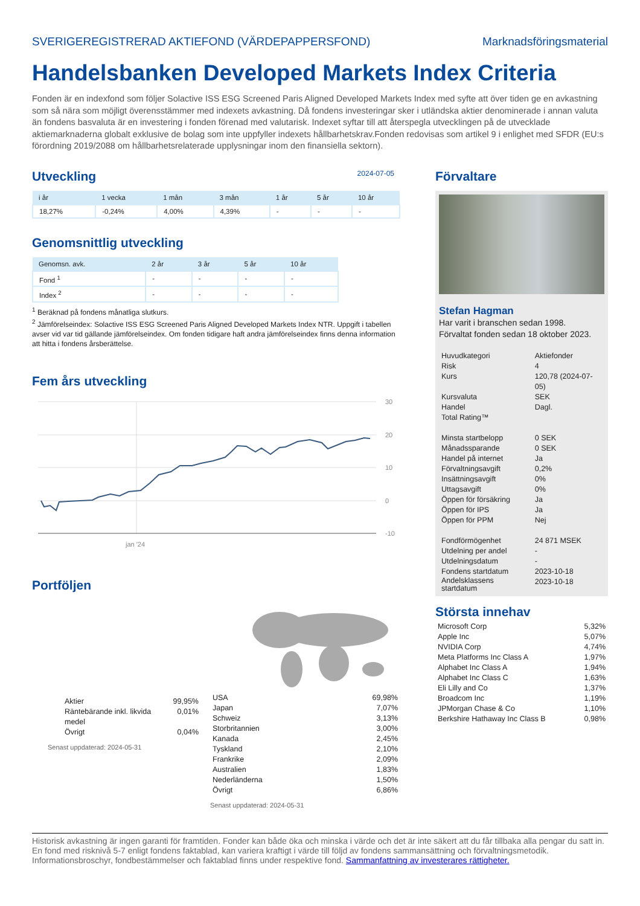SVERIGEREGISTRERAD AKTIEFOND (VÄRDEPAPPERSFOND) Marknadsföringsmaterial
Handelsbanken Developed Markets Index Criteria
Fonden är en indexfond som följer Solactive ISS ESG Screened Paris Aligned Developed Markets Index med syfte att över tiden ge en avkastning som så nära som möjligt överensstämmer med indexets avkastning. Då fondens investeringar sker i utländska aktier denominerade i annan valuta än fondens basvaluta är en investering i fonden förenad med valutarisk. Indexet syftar till att återspegla utvecklingen på de utvecklade aktiemarknaderna globalt exklusive de bolag som inte uppfyller indexets hållbarhetskrav.Fonden redovisas som artikel 9 i enlighet med SFDR (EU:s förordning 2019/2088 om hållbarhetsrelaterade upplysningar inom den finansiella sektorn).
Utveckling
2024-07-05
| i år | 1 vecka | 1 mån | 3 mån | 1 år | 5 år | 10 år |
| --- | --- | --- | --- | --- | --- | --- |
| 18,27% | -0,24% | 4,00% | 4,39% | - | - | - |
Genomsnittlig utveckling
| Genomsn. avk. | 2 år | 3 år | 5 år | 10 år |
| --- | --- | --- | --- | --- |
| Fond <sup>1</sup> | - | - | - | - |
| Index <sup>2</sup> | - | - | - | - |
<sup>1</sup> Beräknad på fondens månatliga slutkurs.
<sup>2</sup> Jämförelseindex: Solactive ISS ESG Screened Paris Aligned Developed Markets Index NTR. Uppgift i tabellen avser vid var tid gällande jämförelseindex. Om fonden tidigare haft andra jämförelseindex finns denna information att hitta i fondens årsberättelse.
Fem års utveckling
30
20
10
0
-10
jan '24
Portföljen
| Aktier | 99,95% |
| Räntebärande inkl. likvida medel | 0,01% |
| Övrigt | 0,04% |
Senast uppdaterad: 2024-05-31
| USA | 69,98% |
| Japan | 7,07% |
| Schweiz | 3,13% |
| Storbritannien | 3,00% |
| Kanada | 2,45% |
| Tyskland | 2,10% |
| Frankrike | 2,09% |
| Australien | 1,83% |
| Nederländerna | 1,50% |
| Övrigt | 6,86% |
Senast uppdaterad: 2024-05-31
Förvaltare
Stefan Hagman
Har varit i branschen sedan 1998.
Förvaltat fonden sedan 18 oktober 2023.
| Huvudkategori | Aktiefonder |
| Risk | 4 |
| Kurs | 120,78 (2024-07-05) |
| Kursvaluta | SEK |
| Handel | Dagl. |
| Total Rating™ | |
| Minsta startbelopp | 0 SEK |
| Månadssparande | 0 SEK |
| Handel på internet | Ja |
| Förvaltningsavgift | 0,2% |
| Insättningsavgift | 0% |
| Uttagsavgift | 0% |
| Öppen för försäkring | Ja |
| Öppen för IPS | Ja |
| Öppen för PPM | Nej |
| Fondförmögenhet | 24 871 MSEK |
| Utdelning per andel | - |
| Utdelningsdatum | - |
| Fondens startdatum | 2023-10-18 |
| Andelsklassens startdatum | 2023-10-18 |
Största innehav
| Microsoft Corp | 5,32% |
| Apple Inc | 5,07% |
| NVIDIA Corp | 4,74% |
| Meta Platforms Inc Class A | 1,97% |
| Alphabet Inc Class A | 1,94% |
| Alphabet Inc Class C | 1,63% |
| Eli Lilly and Co | 1,37% |
| Broadcom Inc | 1,19% |
| JPMorgan Chase & Co | 1,10% |
| Berkshire Hathaway Inc Class B | 0,98% |
Historisk avkastning är ingen garanti för framtiden. Fonder kan både öka och minska i värde och det är inte säkert att du får tillbaka alla pengar du satt in. En fond med risknivå 5-7 enligt fondens faktablad, kan variera kraftigt i värde till följd av fondens sammansättning och förvaltningsmetodik. Informationsbroschyr, fondbestämmelser och faktablad finns under respektive fond. Sammanfattning av investerares rättigheter.